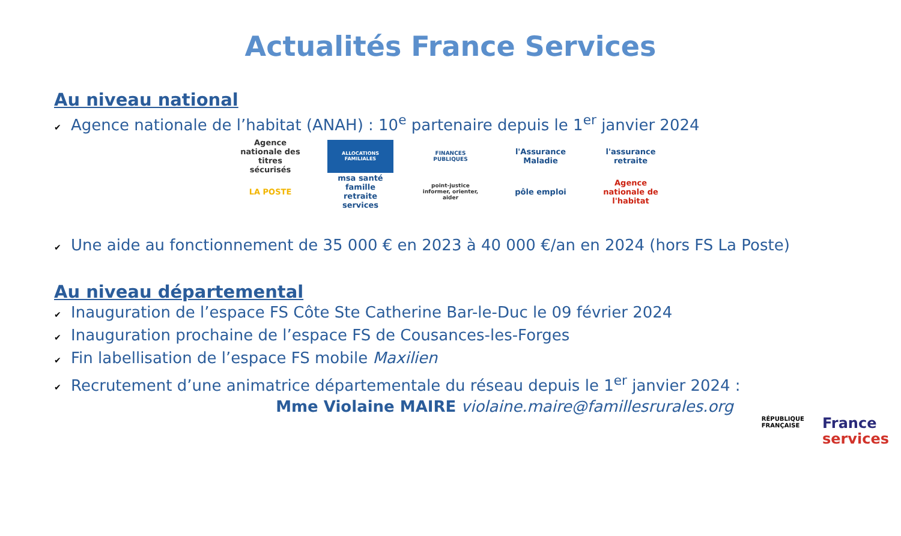Actualités France Services
Au niveau national
✔ Agence nationale de l’habitat (ANAH) : 10<sup>e</sup> partenaire depuis le 1<sup>er</sup> janvier 2024
Agence nationale des titres sécurisés
ALLOCATIONS FAMILIALES FINANCES PUBLIQUES
l'Assurance Maladie
l'assurance retraite
LA POSTE msa santé famille retraite services
point-justice informer, orienter, aider
pôle emploi Agence nationale de l'habitat
✔ Une aide au fonctionnement de 35 000 € en 2023 à 40 000 €/an en 2024 (hors FS La Poste)
Au niveau départemental
✔ Inauguration de l’espace FS Côte Ste Catherine Bar-le-Duc le 09 février 2024
✔ Inauguration prochaine de l’espace FS de Cousances-les-Forges
✔ Fin labellisation de l’espace FS mobile Maxilien
✔ Recrutement d’une animatrice départementale du réseau depuis le 1<sup>er</sup> janvier 2024 :
Mme Violaine MAIRE violaine.maire@famillesrurales.org
RÉPUBLIQUE
FRANÇAISE
France
services